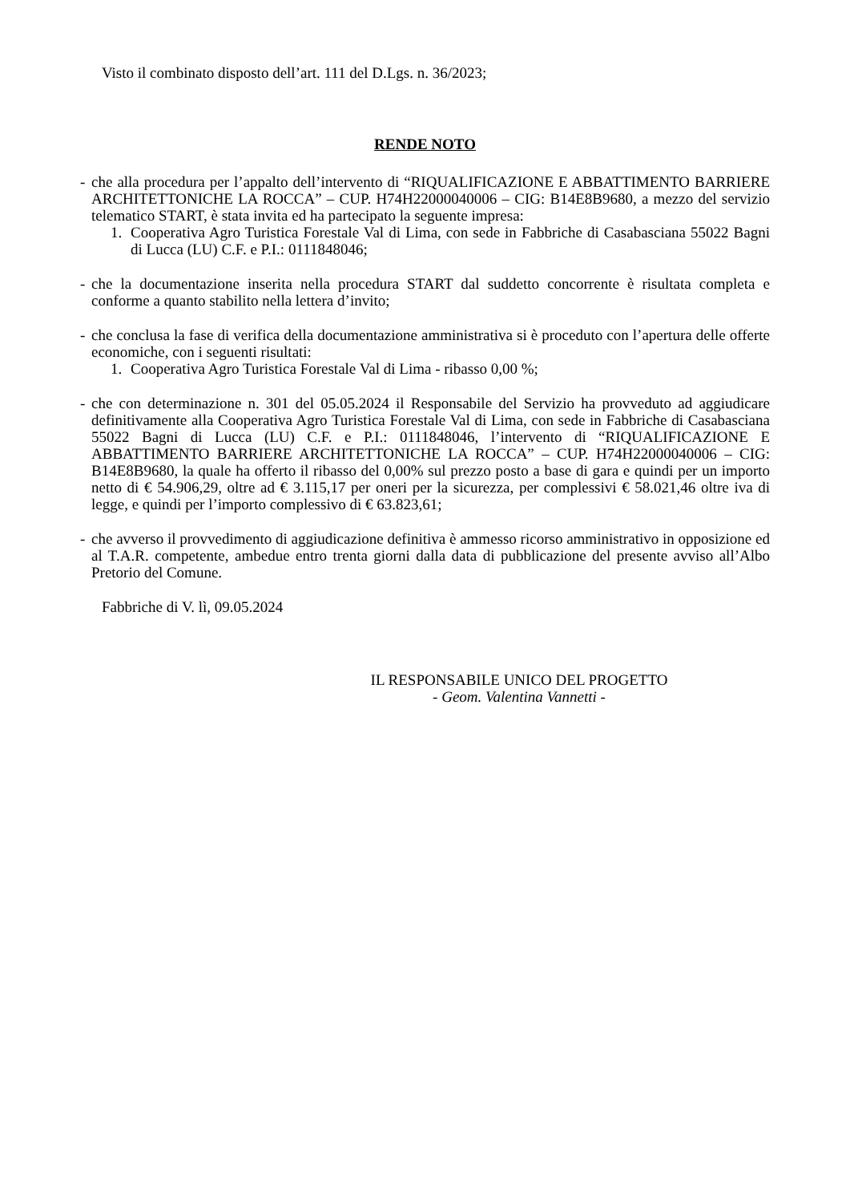Visto il combinato disposto dell’art. 111 del D.Lgs. n. 36/2023;
RENDE NOTO
- che alla procedura per l’appalto dell’intervento di “RIQUALIFICAZIONE E ABBATTIMENTO BARRIERE ARCHITETTONICHE LA ROCCA” – CUP. H74H22000040006 – CIG: B14E8B9680, a mezzo del servizio telematico START, è stata invita ed ha partecipato la seguente impresa:
1. Cooperativa Agro Turistica Forestale Val di Lima, con sede in Fabbriche di Casabasciana 55022 Bagni di Lucca (LU) C.F. e P.I.: 0111848046;
- che la documentazione inserita nella procedura START dal suddetto concorrente è risultata completa e conforme a quanto stabilito nella lettera d’invito;
- che conclusa la fase di verifica della documentazione amministrativa si è proceduto con l’apertura delle offerte economiche, con i seguenti risultati:
1. Cooperativa Agro Turistica Forestale Val di Lima - ribasso 0,00 %;
- che con determinazione n. 301 del 05.05.2024 il Responsabile del Servizio ha provveduto ad aggiudicare definitivamente alla Cooperativa Agro Turistica Forestale Val di Lima, con sede in Fabbriche di Casabasciana 55022 Bagni di Lucca (LU) C.F. e P.I.: 0111848046, l’intervento di “RIQUALIFICAZIONE E ABBATTIMENTO BARRIERE ARCHITETTONICHE LA ROCCA” – CUP. H74H22000040006 – CIG: B14E8B9680, la quale ha offerto il ribasso del 0,00% sul prezzo posto a base di gara e quindi per un importo netto di € 54.906,29, oltre ad € 3.115,17 per oneri per la sicurezza, per complessivi € 58.021,46 oltre iva di legge, e quindi per l’importo complessivo di € 63.823,61;
- che avverso il provvedimento di aggiudicazione definitiva è ammesso ricorso amministrativo in opposizione ed al T.A.R. competente, ambedue entro trenta giorni dalla data di pubblicazione del presente avviso all’Albo Pretorio del Comune.
Fabbriche di V. lì, 09.05.2024
IL RESPONSABILE UNICO DEL PROGETTO
- Geom. Valentina Vannetti -